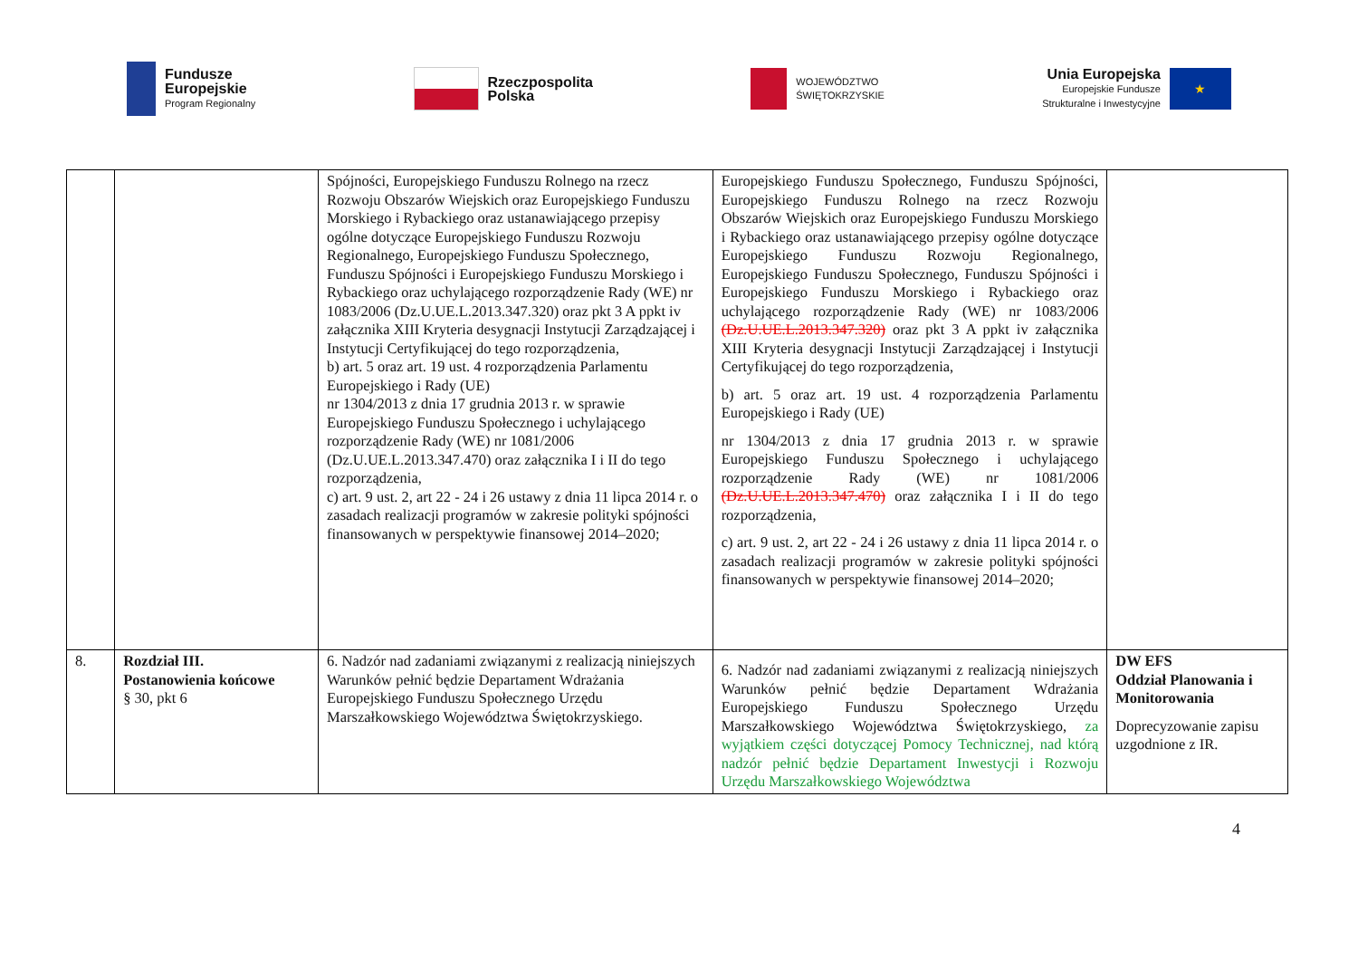Fundusze
Europejskie
Program Regionalny
Rzeczpospolita
Polska
WOJEWÓDZTWO
ŚWIĘTOKRZYSKIE
Unia Europejska
Europejskie Fundusze
Strukturalne i Inwestycyjne
★
| | | Spójności, Europejskiego Funduszu Rolnego na rzecz Rozwoju Obszarów Wiejskich oraz Europejskiego Funduszu Morskiego i Rybackiego oraz ustanawiającego przepisy ogólne dotyczące Europejskiego Funduszu Rozwoju Regionalnego, Europejskiego Funduszu Społecznego, Funduszu Spójności i Europejskiego Funduszu Morskiego i Rybackiego oraz uchylającego rozporządzenie Rady (WE) nr 1083/2006 (Dz.U.UE.L.2013.347.320) oraz pkt 3 A ppkt iv załącznika XIII Kryteria desygnacji Instytucji Zarządzającej i Instytucji Certyfikującej do tego rozporządzenia, b) art. 5 oraz art. 19 ust. 4 rozporządzenia Parlamentu Europejskiego i Rady (UE) nr 1304/2013 z dnia 17 grudnia 2013 r. w sprawie Europejskiego Funduszu Społecznego i uchylającego rozporządzenie Rady (WE) nr 1081/2006 (Dz.U.UE.L.2013.347.470) oraz załącznika I i II do tego rozporządzenia, c) art. 9 ust. 2, art 22 - 24 i 26 ustawy z dnia 11 lipca 2014 r. o zasadach realizacji programów w zakresie polityki spójności finansowanych w perspektywie finansowej 2014–2020; | Europejskiego Funduszu Społecznego, Funduszu Spójności, Europejskiego Funduszu Rolnego na rzecz Rozwoju Obszarów Wiejskich oraz Europejskiego Funduszu Morskiego i Rybackiego oraz ustanawiającego przepisy ogólne dotyczące Europejskiego Funduszu Rozwoju Regionalnego, Europejskiego Funduszu Społecznego, Funduszu Spójności i Europejskiego Funduszu Morskiego i Rybackiego oraz uchylającego rozporządzenie Rady (WE) nr 1083/2006 (Dz.U.UE.L.2013.347.320) oraz pkt 3 A ppkt iv załącznika XIII Kryteria desygnacji Instytucji Zarządzającej i Instytucji Certyfikującej do tego rozporządzenia, b) art. 5 oraz art. 19 ust. 4 rozporządzenia Parlamentu Europejskiego i Rady (UE) nr 1304/2013 z dnia 17 grudnia 2013 r. w sprawie Europejskiego Funduszu Społecznego i uchylającego rozporządzenie Rady (WE) nr 1081/2006 (Dz.U.UE.L.2013.347.470) oraz załącznika I i II do tego rozporządzenia, c) art. 9 ust. 2, art 22 - 24 i 26 ustawy z dnia 11 lipca 2014 r. o zasadach realizacji programów w zakresie polityki spójności finansowanych w perspektywie finansowej 2014–2020; | |
| 8. | Rozdział III. Postanowienia końcowe § 30, pkt 6 | 6. Nadzór nad zadaniami związanymi z realizacją niniejszych Warunków pełnić będzie Departament Wdrażania Europejskiego Funduszu Społecznego Urzędu Marszałkowskiego Województwa Świętokrzyskiego. | 6. Nadzór nad zadaniami związanymi z realizacją niniejszych Warunków pełnić będzie Departament Wdrażania Europejskiego Funduszu Społecznego Urzędu Marszałkowskiego Województwa Świętokrzyskiego, za wyjątkiem części dotyczącej Pomocy Technicznej, nad którą nadzór pełnić będzie Departament Inwestycji i Rozwoju Urzędu Marszałkowskiego Województwa | DW EFS Oddział Planowania i Monitorowania Doprecyzowanie zapisu uzgodnione z IR. |
4